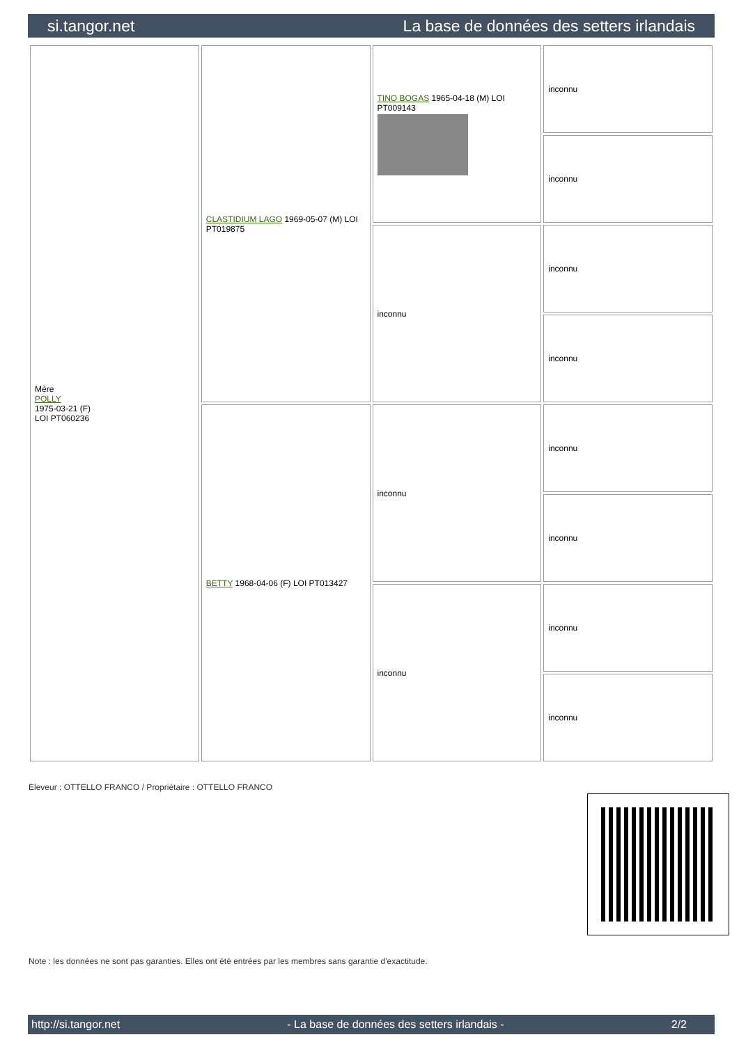si.tangor.net La base de données des setters irlandais
| Mère POLLY 1975-03-21 (F) LOI PT060236 | CLASTIDIUM LAGO 1969-05-07 (M) LOI PT019875 | TINO BOGAS 1965-04-18 (M) LOI PT009143 | inconnu |
| | | | inconnu |
| | | inconnu | inconnu |
| | | | inconnu |
| | BETTY 1968-04-06 (F) LOI PT013427 | inconnu | inconnu |
| | | | inconnu |
| | | inconnu | inconnu |
| | | | inconnu |
Eleveur : OTTELLO FRANCO / Propriétaire : OTTELLO FRANCO
Note : les données ne sont pas garanties. Elles ont été entrées par les membres sans garantie d'exactitude.
http://si.tangor.net - La base de données des setters irlandais - 2/2